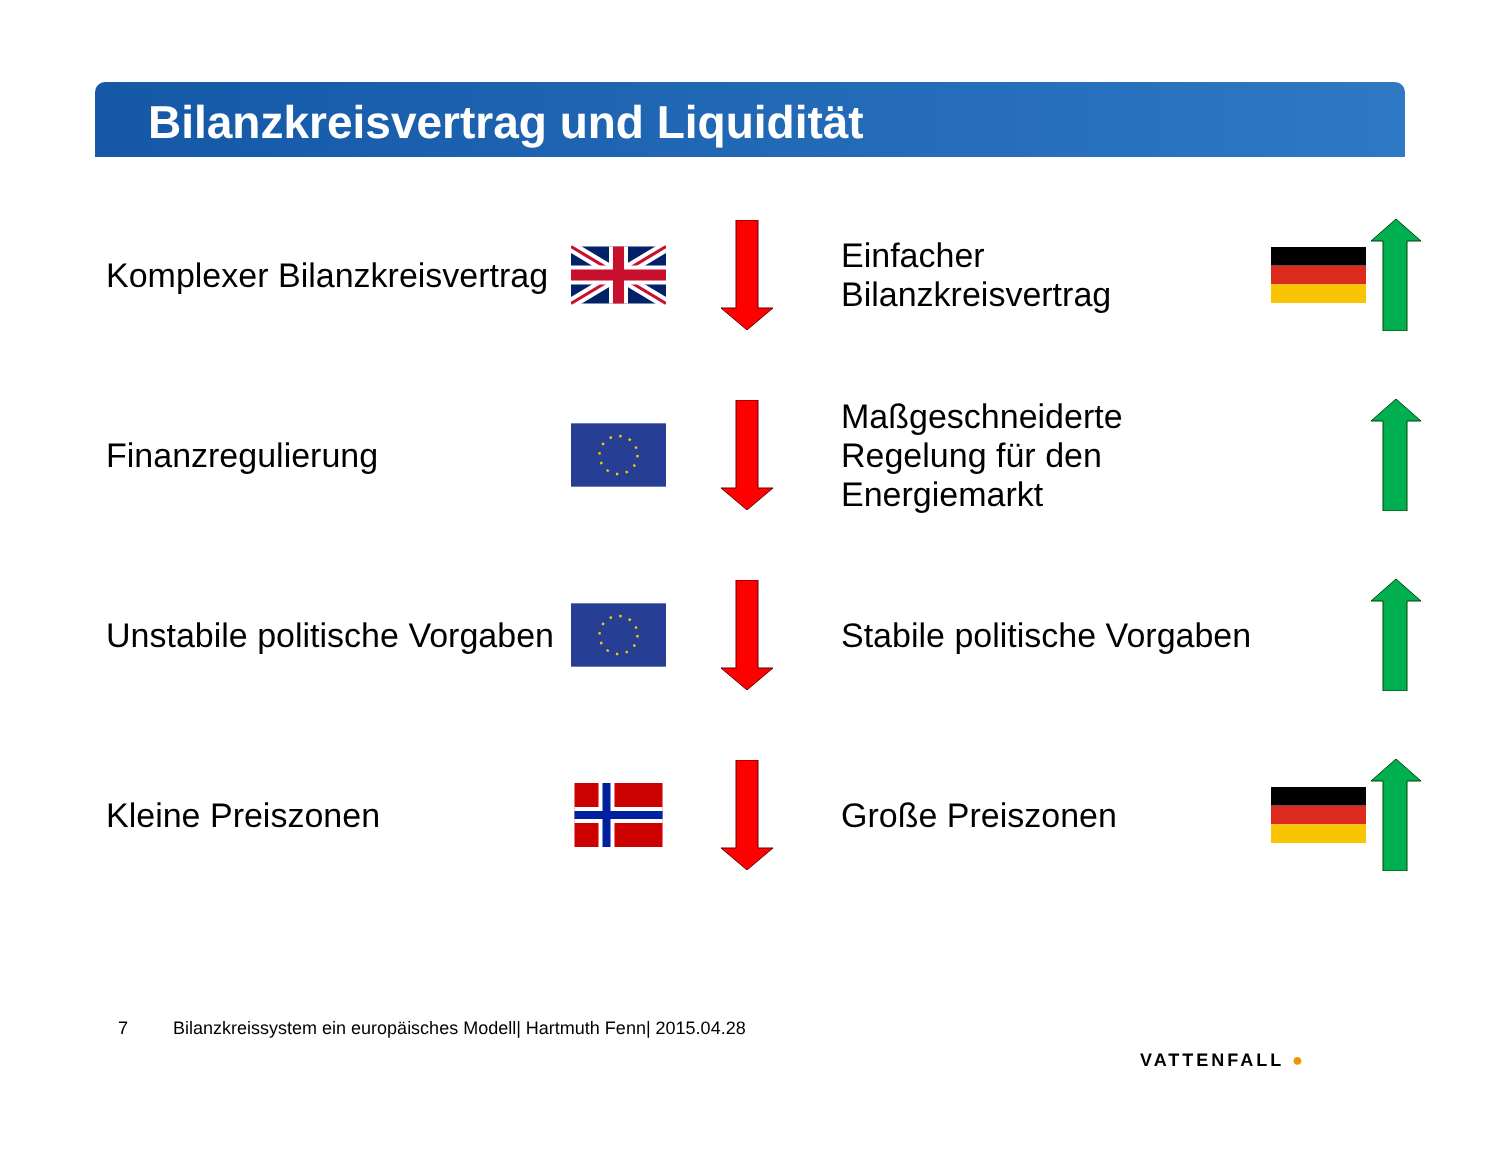Bilanzkreisvertrag und Liquidität
Komplexer Bilanzkreisvertrag
Einfacher Bilanzkreisvertrag
Finanzregulierung
Maßgeschneiderte Regelung für den Energiemarkt
Unstabile politische Vorgaben
Stabile politische Vorgaben
Kleine Preiszonen Große Preiszonen
7 Bilanzkreissystem ein europäisches Modell| Hartmuth Fenn| 2015.04.28
VATTENFALL ●